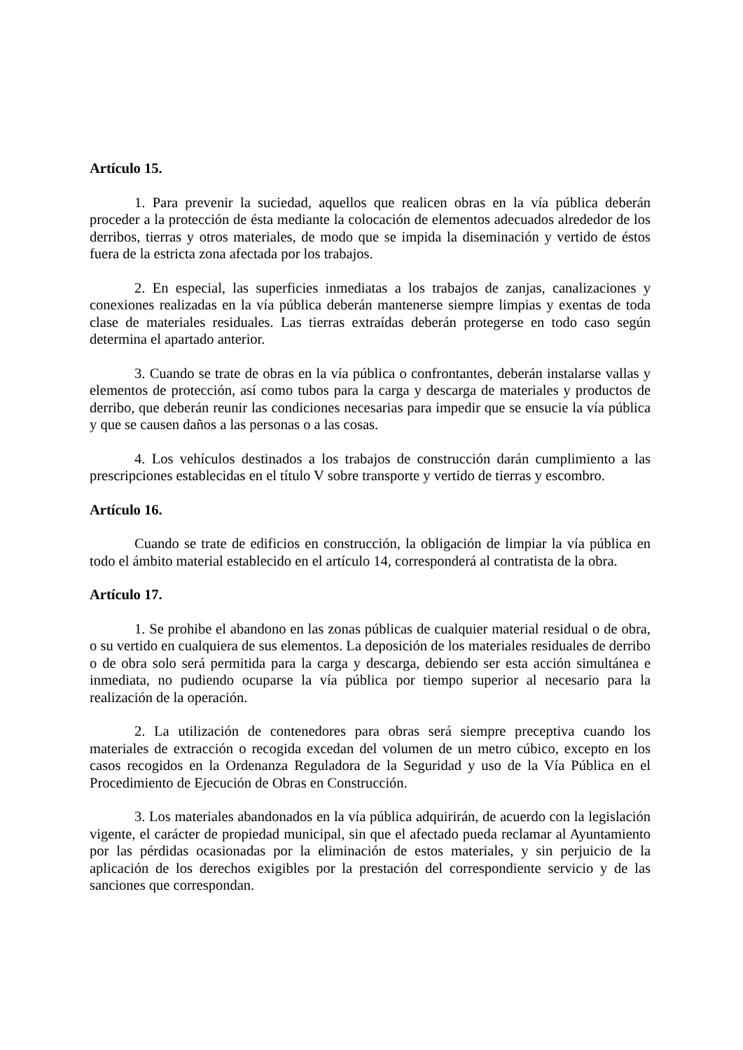Artículo 15.
1. Para prevenir la suciedad, aquellos que realicen obras en la vía pública deberán proceder a la protección de ésta mediante la colocación de elementos adecuados alrededor de los derribos, tierras y otros materiales, de modo que se impida la diseminación y vertido de éstos fuera de la estricta zona afectada por los trabajos.
2. En especial, las superficies inmediatas a los trabajos de zanjas, canalizaciones y conexiones realizadas en la vía pública deberán mantenerse siempre limpias y exentas de toda clase de materiales residuales. Las tierras extraídas deberán protegerse en todo caso según determina el apartado anterior.
3. Cuando se trate de obras en la vía pública o confrontantes, deberán instalarse vallas y elementos de protección, así como tubos para la carga y descarga de materiales y productos de derribo, que deberán reunir las condiciones necesarias para impedir que se ensucie la vía pública y que se causen daños a las personas o a las cosas.
4. Los vehículos destinados a los trabajos de construcción darán cumplimiento a las prescripciones establecidas en el título V sobre transporte y vertido de tierras y escombro.
Artículo 16.
Cuando se trate de edificios en construcción, la obligación de limpiar la vía pública en todo el ámbito material establecido en el artículo 14, corresponderá al contratista de la obra.
Artículo 17.
1. Se prohibe el abandono en las zonas públicas de cualquier material residual o de obra, o su vertido en cualquiera de sus elementos. La deposición de los materiales residuales de derribo o de obra solo será permitida para la carga y descarga, debiendo ser esta acción simultánea e inmediata, no pudiendo ocuparse la vía pública por tiempo superior al necesario para la realización de la operación.
2. La utilización de contenedores para obras será siempre preceptiva cuando los materiales de extracción o recogida excedan del volumen de un metro cúbico, excepto en los casos recogidos en la Ordenanza Reguladora de la Seguridad y uso de la Vía Pública en el Procedimiento de Ejecución de Obras en Construcción.
3. Los materiales abandonados en la vía pública adquirirán, de acuerdo con la legislación vigente, el carácter de propiedad municipal, sin que el afectado pueda reclamar al Ayuntamiento por las pérdidas ocasionadas por la eliminación de estos materiales, y sin perjuicio de la aplicación de los derechos exigibles por la prestación del correspondiente servicio y de las sanciones que correspondan.